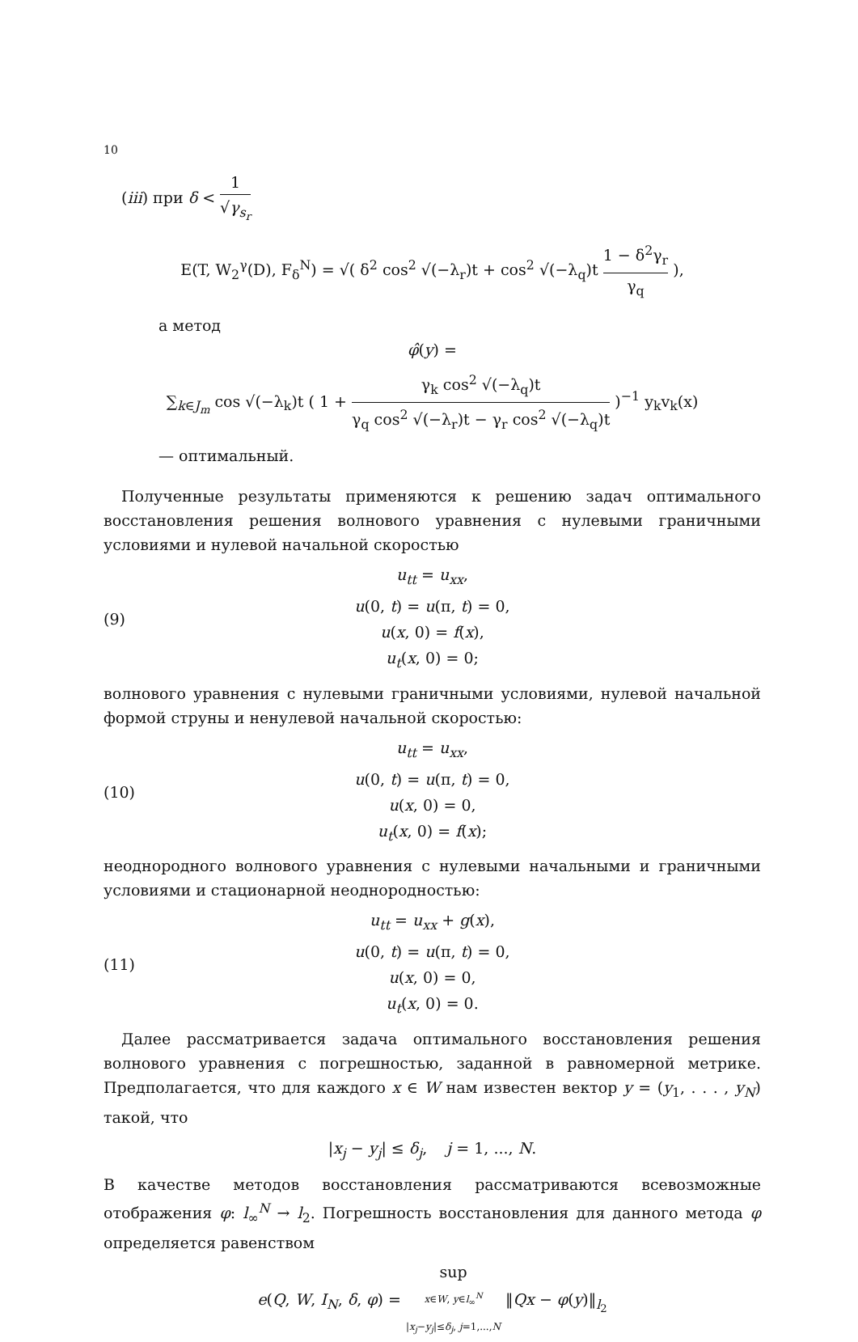10
(iii) при δ < 1 √γ<sub>s<sub>r</sub></sub>
E(T, W<sub>2</sub><sup>γ</sup>(D), F<sub>δ</sub><sup>N</sup>) = √( δ<sup>2</sup> cos<sup>2</sup> √(−λ<sub>r</sub>)t + cos<sup>2</sup> √(−λ<sub>q</sub>)t 1 − δ<sup>2</sup>γ<sub>r</sub> γ<sub>q</sub> ),
а метод
φ̂(y) =
∑<sub>k∈J<sub>m</sub></sub> cos √(−λ<sub>k</sub>)t ( 1 + γ<sub>k</sub> cos<sup>2</sup> √(−λ<sub>q</sub>)t γ<sub>q</sub> cos<sup>2</sup> √(−λ<sub>r</sub>)t − γ<sub>r</sub> cos<sup>2</sup> √(−λ<sub>q</sub>)t )<sup>−1</sup> y<sub>k</sub>v<sub>k</sub>(x)
— оптимальный.
Полученные результаты применяются к решению задач оптимального восстановления решения волнового уравнения с нулевыми граничными условиями и нулевой начальной скоростью
(9)
u<sub>tt</sub> = u<sub>xx</sub>,
u(0, t) = u(π, t) = 0,
u(x, 0) = f(x),
u<sub>t</sub>(x, 0) = 0;
волнового уравнения с нулевыми граничными условиями, нулевой начальной формой струны и ненулевой начальной скоростью:
(10)
u<sub>tt</sub> = u<sub>xx</sub>,
u(0, t) = u(π, t) = 0,
u(x, 0) = 0,
u<sub>t</sub>(x, 0) = f(x);
неоднородного волнового уравнения с нулевыми начальными и граничными условиями и стационарной неоднородностью:
(11)
u<sub>tt</sub> = u<sub>xx</sub> + g(x),
u(0, t) = u(π, t) = 0,
u(x, 0) = 0,
u<sub>t</sub>(x, 0) = 0.
Далее рассматривается задача оптимального восстановления решения волнового уравнения с погрешностью, заданной в равномерной метрике. Предполагается, что для каждого x ∈ W нам известен вектор y = (y<sub>1</sub>, . . . , y<sub>N</sub>) такой, что
|x<sub>j</sub> − y<sub>j</sub>| ≤ δ<sub>j</sub>, j = 1, ..., N.
В качестве методов восстановления рассматриваются всевозможные отображения φ: l<sub>∞</sub><sup>N</sup> → l<sub>2</sub>. Погрешность восстановления для данного метода φ определяется равенством
e(Q, W, I<sub>N</sub>, δ, φ) = sup x∈W, y∈l<sub>∞</sub><sup>N</sup>
|x<sub>j</sub>−y<sub>j</sub>|≤δ<sub>j</sub>, j=1,...,N ‖Qx − φ(y)‖<sub>l<sub>2</sub></sub>